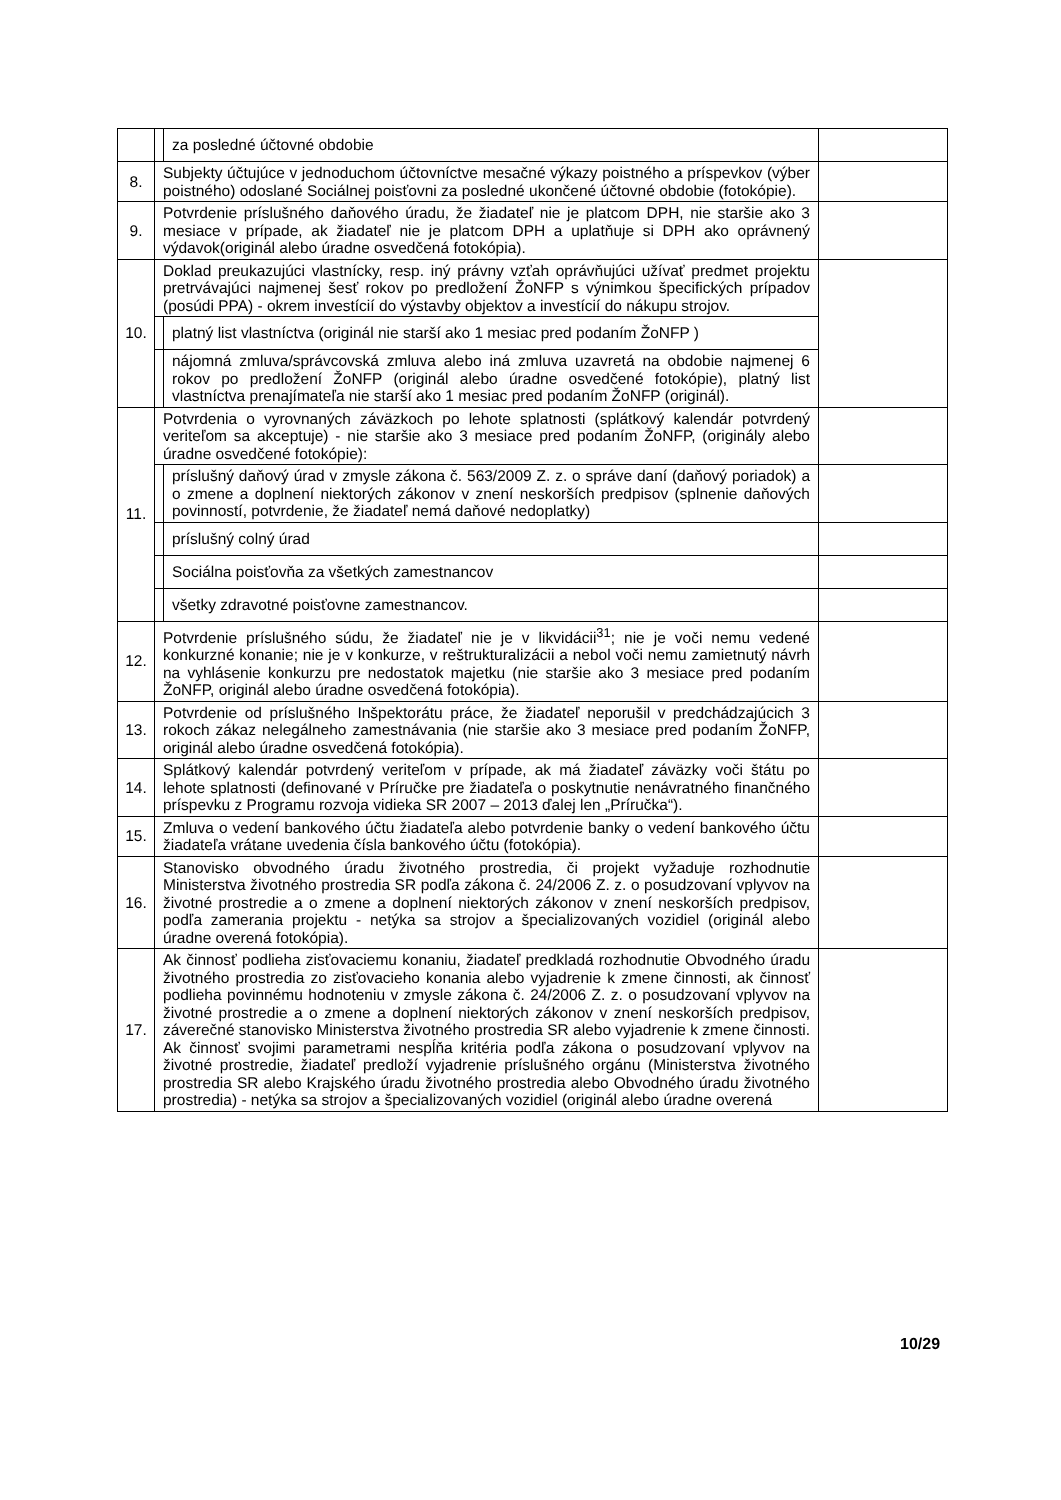| | | za posledné účtovné obdobie | |
| 8. | Subjekty účtujúce v jednoduchom účtovníctve mesačné výkazy poistného a príspevkov (výber poistného) odoslané Sociálnej poisťovni za posledné ukončené účtovné obdobie (fotokópie). | | |
| 9. | Potvrdenie príslušného daňového úradu, že žiadateľ nie je platcom DPH, nie staršie ako 3 mesiace v prípade, ak žiadateľ nie je platcom DPH a uplatňuje si DPH ako oprávnený výdavok(originál alebo úradne osvedčená fotokópia). | | |
| 10. | Doklad preukazujúci vlastnícky, resp. iný právny vzťah oprávňujúci užívať predmet projektu pretrvávajúci najmenej šesť rokov po predložení ŽoNFP s výnimkou špecifických prípadov (posúdi PPA) - okrem investícií do výstavby objektov a investícií do nákupu strojov. | | |
| | | platný list vlastníctva (originál nie starší ako 1 mesiac pred podaním ŽoNFP ) | |
| | | nájomná zmluva/správcovská zmluva alebo iná zmluva uzavretá na obdobie najmenej 6 rokov po predložení ŽoNFP (originál alebo úradne osvedčené fotokópie), platný list vlastníctva prenajímateľa nie starší ako 1 mesiac pred podaním ŽoNFP (originál). | |
| 11. | Potvrdenia o vyrovnaných záväzkoch po lehote splatnosti (splátkový kalendár potvrdený veriteľom sa akceptuje) - nie staršie ako 3 mesiace pred podaním ŽoNFP, (originály alebo úradne osvedčené fotokópie): | | |
| | | príslušný daňový úrad v zmysle zákona č. 563/2009 Z. z. o správe daní (daňový poriadok) a o zmene a doplnení niektorých zákonov v znení neskorších predpisov (splnenie daňových povinností, potvrdenie, že žiadateľ nemá daňové nedoplatky) | |
| | | príslušný colný úrad | |
| | | Sociálna poisťovňa za všetkých zamestnancov | |
| | | všetky zdravotné poisťovne zamestnancov. | |
| 12. | Potvrdenie príslušného súdu, že žiadateľ nie je v likvidácii<sup>31</sup>; nie je voči nemu vedené konkurzné konanie; nie je v konkurze, v reštrukturalizácii a nebol voči nemu zamietnutý návrh na vyhlásenie konkurzu pre nedostatok majetku (nie staršie ako 3 mesiace pred podaním ŽoNFP, originál alebo úradne osvedčená fotokópia). | | |
| 13. | Potvrdenie od príslušného Inšpektorátu práce, že žiadateľ neporušil v predchádzajúcich 3 rokoch zákaz nelegálneho zamestnávania (nie staršie ako 3 mesiace pred podaním ŽoNFP, originál alebo úradne osvedčená fotokópia). | | |
| 14. | Splátkový kalendár potvrdený veriteľom v prípade, ak má žiadateľ záväzky voči štátu po lehote splatnosti (definované v Príručke pre žiadateľa o poskytnutie nenávratného finančného príspevku z Programu rozvoja vidieka SR 2007 – 2013 ďalej len „Príručka“). | | |
| 15. | Zmluva o vedení bankového účtu žiadateľa alebo potvrdenie banky o vedení bankového účtu žiadateľa vrátane uvedenia čísla bankového účtu (fotokópia). | | |
| 16. | Stanovisko obvodného úradu životného prostredia, či projekt vyžaduje rozhodnutie Ministerstva životného prostredia SR podľa zákona č. 24/2006 Z. z. o posudzovaní vplyvov na životné prostredie a o zmene a doplnení niektorých zákonov v znení neskorších predpisov, podľa zamerania projektu - netýka sa strojov a špecializovaných vozidiel (originál alebo úradne overená fotokópia). | | |
| 17. | Ak činnosť podlieha zisťovaciemu konaniu, žiadateľ predkladá rozhodnutie Obvodného úradu životného prostredia zo zisťovacieho konania alebo vyjadrenie k zmene činnosti, ak činnosť podlieha povinnému hodnoteniu v zmysle zákona č. 24/2006 Z. z. o posudzovaní vplyvov na životné prostredie a o zmene a doplnení niektorých zákonov v znení neskorších predpisov, záverečné stanovisko Ministerstva životného prostredia SR alebo vyjadrenie k zmene činnosti. Ak činnosť svojimi parametrami nespĺňa kritéria podľa zákona o posudzovaní vplyvov na životné prostredie, žiadateľ predloží vyjadrenie príslušného orgánu (Ministerstva životného prostredia SR alebo Krajského úradu životného prostredia alebo Obvodného úradu životného prostredia) - netýka sa strojov a špecializovaných vozidiel (originál alebo úradne overená | | |
10/29